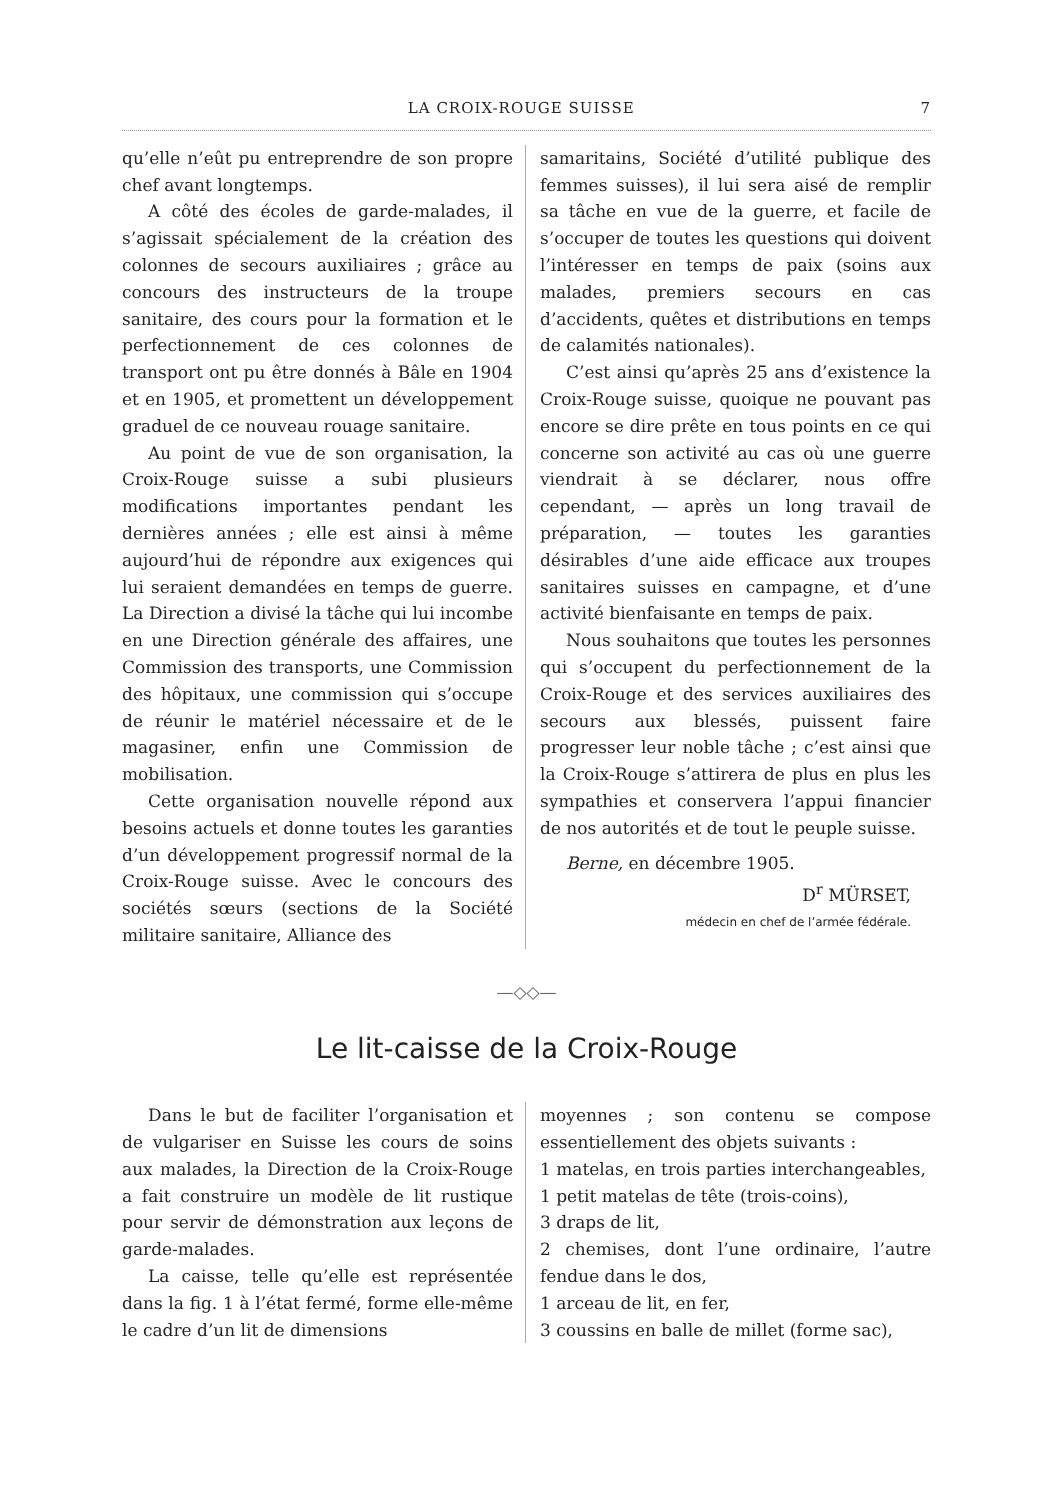LA CROIX-ROUGE SUISSE 7
qu’elle n’eût pu entreprendre de son propre chef avant longtemps.
A côté des écoles de garde-malades, il s’agissait spécialement de la création des colonnes de secours auxiliaires ; grâce au concours des instructeurs de la troupe sanitaire, des cours pour la formation et le perfectionnement de ces colonnes de transport ont pu être donnés à Bâle en 1904 et en 1905, et promettent un développement graduel de ce nouveau rouage sanitaire.
Au point de vue de son organisation, la Croix-Rouge suisse a subi plusieurs modifications importantes pendant les dernières années ; elle est ainsi à même aujourd’hui de répondre aux exigences qui lui seraient demandées en temps de guerre. La Direction a divisé la tâche qui lui incombe en une Direction générale des affaires, une Commission des transports, une Commission des hôpitaux, une commission qui s’occupe de réunir le matériel nécessaire et de le magasiner, enfin une Commission de mobilisation.
Cette organisation nouvelle répond aux besoins actuels et donne toutes les garanties d’un développement progressif normal de la Croix-Rouge suisse. Avec le concours des sociétés sœurs (sections de la Société militaire sanitaire, Alliance des
samaritains, Société d’utilité publique des femmes suisses), il lui sera aisé de remplir sa tâche en vue de la guerre, et facile de s’occuper de toutes les questions qui doivent l’intéresser en temps de paix (soins aux malades, premiers secours en cas d’accidents, quêtes et distributions en temps de calamités nationales).
C’est ainsi qu’après 25 ans d’existence la Croix-Rouge suisse, quoique ne pouvant pas encore se dire prête en tous points en ce qui concerne son activité au cas où une guerre viendrait à se déclarer, nous offre cependant, — après un long travail de préparation, — toutes les garanties désirables d’une aide efficace aux troupes sanitaires suisses en campagne, et d’une activité bienfaisante en temps de paix.
Nous souhaitons que toutes les personnes qui s’occupent du perfectionnement de la Croix-Rouge et des services auxiliaires des secours aux blessés, puissent faire progresser leur noble tâche ; c’est ainsi que la Croix-Rouge s’attirera de plus en plus les sympathies et conservera l’appui financier de nos autorités et de tout le peuple suisse.
Berne, en décembre 1905.
D<sup>r</sup> MÜRSET,
médecin en chef de l’armée fédérale.
—◇◇—
Le lit-caisse de la Croix-Rouge
Dans le but de faciliter l’organisation et de vulgariser en Suisse les cours de soins aux malades, la Direction de la Croix-Rouge a fait construire un modèle de lit rustique pour servir de démonstration aux leçons de garde-malades.
La caisse, telle qu’elle est représentée dans la fig. 1 à l’état fermé, forme elle-même le cadre d’un lit de dimensions
moyennes ; son contenu se compose essentiellement des objets suivants :
1 matelas, en trois parties interchangeables,
1 petit matelas de tête (trois-coins),
3 draps de lit,
2 chemises, dont l’une ordinaire, l’autre fendue dans le dos,
1 arceau de lit, en fer,
3 coussins en balle de millet (forme sac),